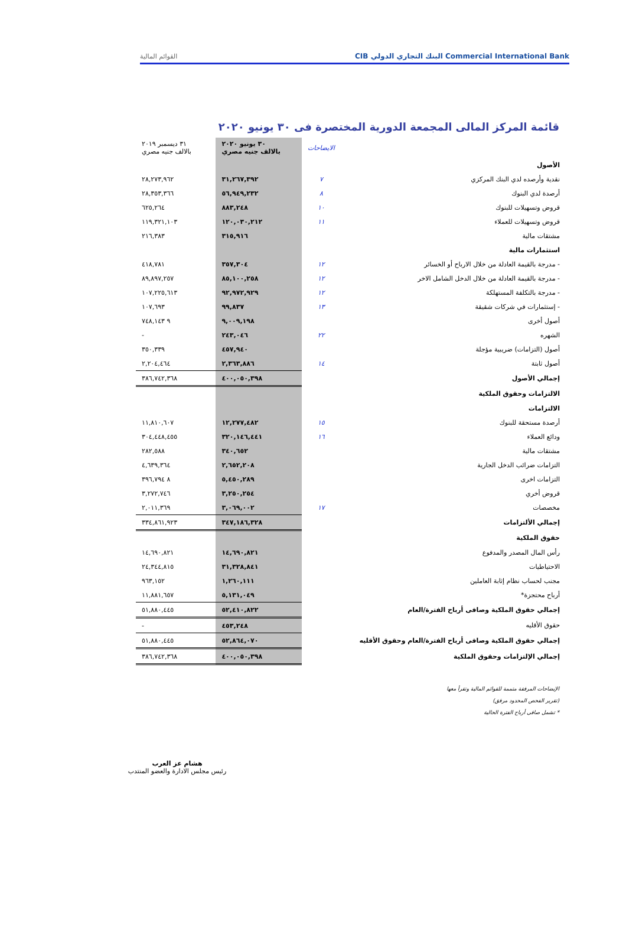القوائم المالية CIB البنك التجاري الدولي Commercial International Bank
قائمة المركز المالى المجمعة الدورية المختصرة فى ٣٠ يونيو ٢٠٢٠
| | الايضاحات | ٣٠ يونيو ٢٠٢٠ بالالف جنيه مصري | ٣١ ديسمبر ٢٠١٩ بالالف جنيه مصري |
| الأصول | | | |
| نقدية وأرصده لدي البنك المركزي | ٧ | ٣١,٢٦٧,٣٩٢ | ٢٨,٢٧٣,٩٦٢ |
| أرصدة لدي البنوك | ٨ | ٥٦,٩٤٩,٢٣٢ | ٢٨,٣٥٣,٣٦٦ |
| قروض وتسهيلات للبنوك | ١٠ | ٨٨٣,٢٤٨ | ٦٢٥,٢٦٤ |
| قروض وتسهيلات للعملاء | ١١ | ١٢٠,٠٣٠,٢١٢ | ١١٩,٣٢١,١٠٣ |
| مشتقات مالية | | ٣١٥,٩١٦ | ٢١٦,٣٨٣ |
| استثمارات مالية | | | |
| - مدرجة بالقيمة العادلة من خلال الارباح أو الخسائر | ١٢ | ٣٥٧,٣٠٤ | ٤١٨,٧٨١ |
| - مدرجة بالقيمة العادلة من خلال الدخل الشامل الاخر | ١٢ | ٨٥,١٠٠,٢٥٨ | ٨٩,٨٩٧,٢٥٧ |
| - مدرجة بالتكلفة المستهلكة | ١٢ | ٩٢,٩٧٢,٩٢٩ | ١٠٧,٢٢٥,٦١٣ |
| - إستثمارات في شركات شقيقة | ١٣ | ٩٩,٨٣٧ | ١٠٧,٦٩٣ |
| أصول أخرى | | ٩,٠٠٩,١٩٨ | ٩ ٧٤٨,١٤٣ |
| الشهره | ٢٢ | ٢٤٣,٠٤٦ | - |
| أصول (التزامات) ضريبية مؤجلة | | ٤٥٧,٩٤٠ | ٣٥٠,٣٣٩ |
| أصول ثابتة | ١٤ | ٢,٣٦٣,٨٨٦ | ٢,٢٠٤,٤٦٤ |
| إجمالي الأصول | | ٤٠٠,٠٥٠,٣٩٨ | ٣٨٦,٧٤٢,٣٦٨ |
| الالتزامات وحقوق الملكية | | | |
| الالتزامات | | | |
| أرصدة مستحقة للبنوك | ١٥ | ١٢,٢٧٧,٤٨٢ | ١١,٨١٠,٦٠٧ |
| ودائع العملاء | ١٦ | ٣٢٠,١٤٦,٤٤١ | ٣٠٤,٤٤٨,٤٥٥ |
| مشتقات مالية | | ٣٤٠,٦٥٢ | ٢٨٢,٥٨٨ |
| التزامات ضرائب الدخل الجارية | | ٢,٦٥٢,٢٠٨ | ٤,٦٣٩,٣٦٤ |
| التزامات اخرى | | ٥,٤٥٠,٢٨٩ | ٨ ٣٩٦,٧٩٤ |
| قروض أخري | | ٣,٢٥٠,٢٥٤ | ٣,٢٧٢,٧٤٦ |
| مخصصات | ١٧ | ٣,٠٦٩,٠٠٢ | ٢,٠١١,٣٦٩ |
| إجمالي الألتزامات | | ٣٤٧,١٨٦,٣٢٨ | ٣٣٤,٨٦١,٩٢٣ |
| حقوق الملكية | | | |
| رأس المال المصدر والمدفوع | | ١٤,٦٩٠,٨٢١ | ١٤,٦٩٠,٨٢١ |
| الاحتياطيات | | ٣١,٣٢٨,٨٤١ | ٢٤,٣٤٤,٨١٥ |
| مجنب لحساب نظام إثابة العاملين | | ١,٢٦٠,١١١ | ٩٦٣,١٥٢ |
| أرباح محتجزة* | | ٥,١٣١,٠٤٩ | ١١,٨٨١,٦٥٧ |
| إجمالي حقوق الملكية وصافى أرباح الفترة/العام | | ٥٢,٤١٠,٨٢٢ | ٥١,٨٨٠,٤٤٥ |
| حقوق الأقليه | | ٤٥٣,٢٤٨ | - |
| إجمالي حقوق الملكية وصافى أرباح الفترة/العام وحقوق الأقليه | | ٥٢,٨٦٤,٠٧٠ | ٥١,٨٨٠,٤٤٥ |
| إجمالي الإلتزامات وحقوق الملكية | | ٤٠٠,٠٥٠,٣٩٨ | ٣٨٦,٧٤٢,٣٦٨ |
الإيضاحات المرفقة متممة للقوائم المالية وتقرأ معها
(تقرير الفحص المحدود مرفق)
* تشمل صافى أرباح الفترة الحالية
هشام عز العرب
رئيس مجلس الادارة والعضو المنتدب